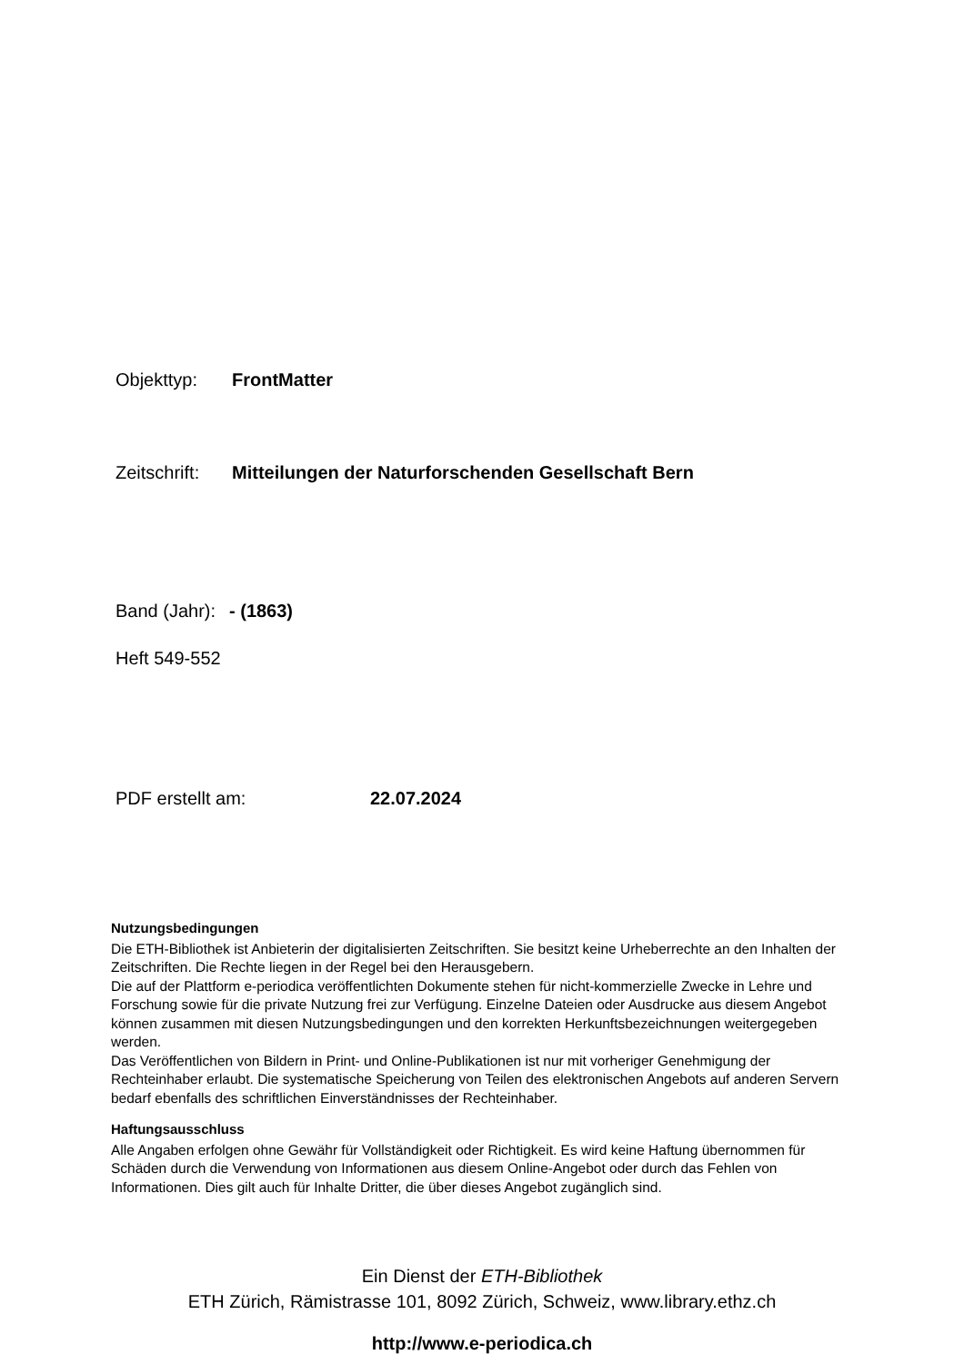Objekttyp: FrontMatter
Zeitschrift: Mitteilungen der Naturforschenden Gesellschaft Bern
Band (Jahr): - (1863)
Heft 549-552
PDF erstellt am: 22.07.2024
Nutzungsbedingungen
Die ETH-Bibliothek ist Anbieterin der digitalisierten Zeitschriften. Sie besitzt keine Urheberrechte an den Inhalten der Zeitschriften. Die Rechte liegen in der Regel bei den Herausgebern.
Die auf der Plattform e-periodica veröffentlichten Dokumente stehen für nicht-kommerzielle Zwecke in Lehre und Forschung sowie für die private Nutzung frei zur Verfügung. Einzelne Dateien oder Ausdrucke aus diesem Angebot können zusammen mit diesen Nutzungsbedingungen und den korrekten Herkunftsbezeichnungen weitergegeben werden.
Das Veröffentlichen von Bildern in Print- und Online-Publikationen ist nur mit vorheriger Genehmigung der Rechteinhaber erlaubt. Die systematische Speicherung von Teilen des elektronischen Angebots auf anderen Servern bedarf ebenfalls des schriftlichen Einverständnisses der Rechteinhaber.
Haftungsausschluss
Alle Angaben erfolgen ohne Gewähr für Vollständigkeit oder Richtigkeit. Es wird keine Haftung übernommen für Schäden durch die Verwendung von Informationen aus diesem Online-Angebot oder durch das Fehlen von Informationen. Dies gilt auch für Inhalte Dritter, die über dieses Angebot zugänglich sind.
Ein Dienst der ETH-Bibliothek
ETH Zürich, Rämistrasse 101, 8092 Zürich, Schweiz, www.library.ethz.ch
http://www.e-periodica.ch